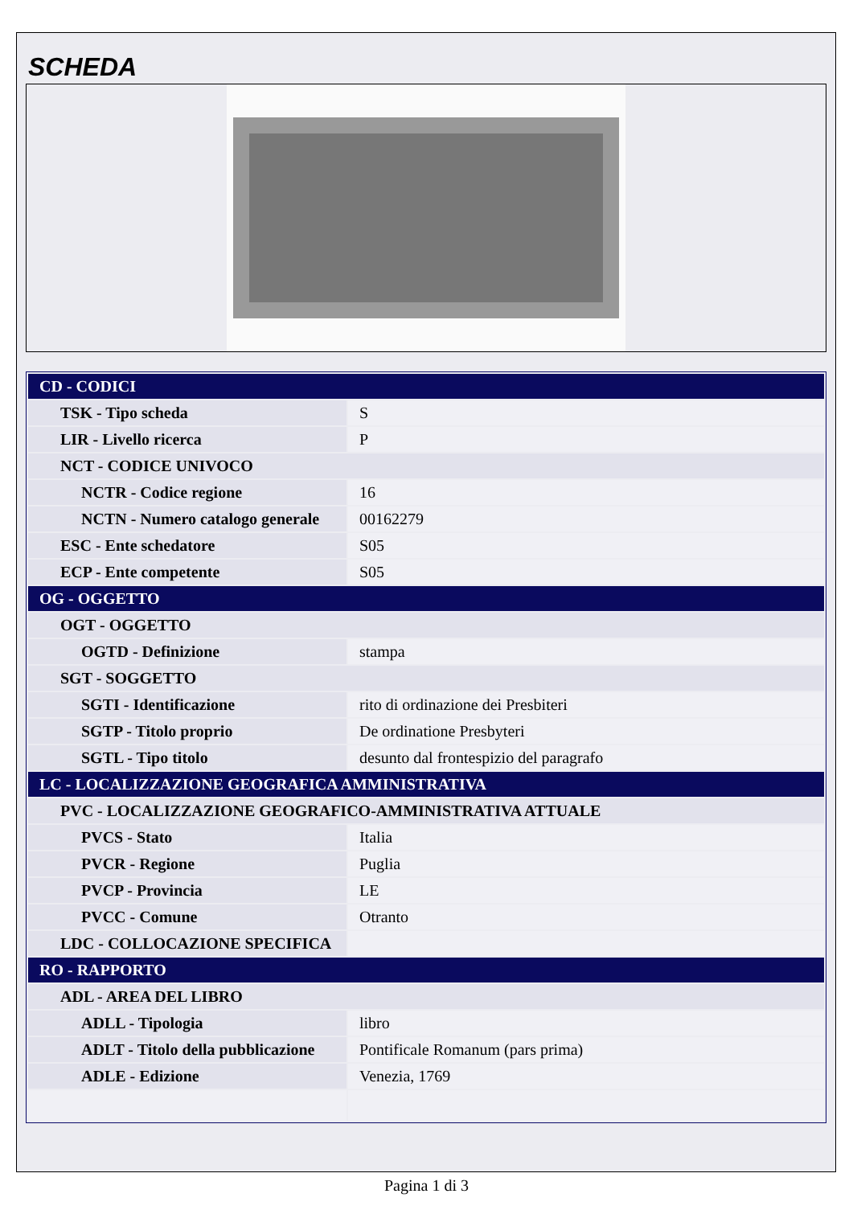SCHEDA
| CD - CODICI | |
| TSK - Tipo scheda | S |
| LIR - Livello ricerca | P |
| NCT - CODICE UNIVOCO | |
| NCTR - Codice regione | 16 |
| NCTN - Numero catalogo generale | 00162279 |
| ESC - Ente schedatore | S05 |
| ECP - Ente competente | S05 |
| OG - OGGETTO | |
| OGT - OGGETTO | |
| OGTD - Definizione | stampa |
| SGT - SOGGETTO | |
| SGTI - Identificazione | rito di ordinazione dei Presbiteri |
| SGTP - Titolo proprio | De ordinatione Presbyteri |
| SGTL - Tipo titolo | desunto dal frontespizio del paragrafo |
| LC - LOCALIZZAZIONE GEOGRAFICA AMMINISTRATIVA | |
| PVC - LOCALIZZAZIONE GEOGRAFICO-AMMINISTRATIVA ATTUALE | |
| PVCS - Stato | Italia |
| PVCR - Regione | Puglia |
| PVCP - Provincia | LE |
| PVCC - Comune | Otranto |
| LDC - COLLOCAZIONE SPECIFICA | |
| RO - RAPPORTO | |
| ADL - AREA DEL LIBRO | |
| ADLL - Tipologia | libro |
| ADLT - Titolo della pubblicazione | Pontificale Romanum (pars prima) |
| ADLE - Edizione | Venezia, 1769 |
Pagina 1 di 3